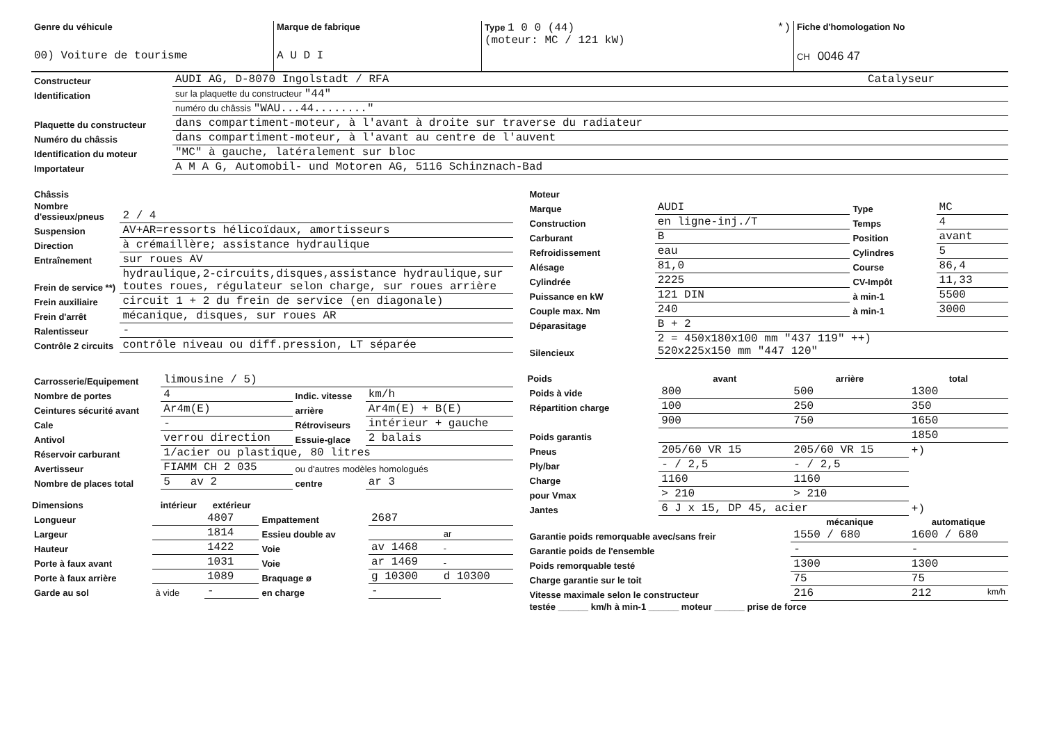| Genre du véhicule 00) Voiture de tourisme | Marque de fabrique A U D I | Type 1 0 0 (44) *) (moteur: MC / 121 kW) | Fiche d'homologation No CH 0046 47 |
| Constructeur | AUDI AG, D-8070 Ingolstadt / RFA | Catalyseur |
| Identification | sur la plaquette du constructeur "44" | |
| | numéro du châssis "WAU...44........" | |
| Plaquette du constructeur | dans compartiment-moteur, à l'avant à droite sur traverse du radiateur | |
| Numéro du châssis | dans compartiment-moteur, à l'avant au centre de l'auvent | |
| Identification du moteur | "MC" à gauche, latéralement sur bloc | |
| Importateur | A M A G, Automobil- und Motoren AG, 5116 Schinznach-Bad | |
| Châssis | |
| Nombre d'essieux/pneus | 2 / 4 |
| Suspension | AV+AR=ressorts hélicoïdaux, amortisseurs |
| Direction | à crémaillère; assistance hydraulique |
| Entraînement | sur roues AV |
| Frein de service **) | hydraulique,2-circuits,disques,assistance hydraulique,sur toutes roues, régulateur selon charge, sur roues arrière |
| Frein auxiliaire | circuit 1 + 2 du frein de service (en diagonale) |
| Frein d'arrêt | mécanique, disques, sur roues AR |
| Ralentisseur | - |
| Contrôle 2 circuits | contrôle niveau ou diff.pression, LT séparée |
| Moteur | | | |
| Marque | AUDI | Type | MC |
| Construction | en ligne-inj./T | Temps | 4 |
| Carburant | B | Position | avant |
| Refroidissement | eau | Cylindres | 5 |
| Alésage | 81,0 | Course | 86,4 |
| Cylindrée | 2225 | CV-Impôt | 11,33 |
| Puissance en kW | 121 DIN | à min-1 | 5500 |
| Couple max. Nm | 240 | à min-1 | 3000 |
| Déparasitage | B + 2 | | |
| Silencieux | 2 = 450x180x100 mm "437 119" ++) 520x225x150 mm "447 120" | | |
| Carrosserie/Equipement | limousine / 5) | | |
| Nombre de portes | 4 | Indic. vitesse | km/h |
| Ceintures sécurité avant | Ar4m(E) | arrière | Ar4m(E) + B(E) |
| Cale | - | Rétroviseurs | intérieur + gauche |
| Antivol | verrou direction | Essuie-glace | 2 balais |
| Réservoir carburant | 1/acier ou plastique, 80 litres | | |
| Avertisseur | FIAMM CH 2 035 | ou d'autres modèles homologués | |
| Nombre de places total | 5 av 2 | centre | ar 3 |
| Dimensions | intérieur | extérieur | | | |
| --- | --- | --- | --- | --- | --- |
| Longueur | | 4807 | Empattement | 2687 | |
| Largeur | | 1814 | Essieu double av | | ar |
| Hauteur | | 1422 | Voie | av 1468 | - |
| Porte à faux avant | | 1031 | Voie | ar 1469 | - |
| Porte à faux arrière | | 1089 | Braquage ø | g 10300 | d 10300 |
| Garde au sol | à vide | - | en charge | - | |
| Poids | avant | arrière | total |
| --- | --- | --- | --- |
| Poids à vide | 800 | 500 | 1300 |
| Répartition charge | 100 | 250 | 350 |
| | 900 | 750 | 1650 |
| Poids garantis | | | 1850 |
| Pneus | 205/60 VR 15 | 205/60 VR 15 | +) |
| Ply/bar | - / 2,5 | - / 2,5 | |
| Charge | 1160 | 1160 | |
| pour Vmax | > 210 | > 210 | |
| Jantes | 6 J x 15, DP 45, acier | | +) |
| | | mécanique | automatique |
| Garantie poids remorquable avec/sans freir | | 1550 / 680 | 1600 / 680 |
| Garantie poids de l'ensemble | | - | - |
| Poids remorquable testé | | 1300 | 1300 |
| Charge garantie sur le toit | | 75 | 75 |
| Vitesse maximale selon le constructeur | | 216 | 212 km/h |
| testée ______ km/h à min-1 ______ moteur ______ prise de force | | | |